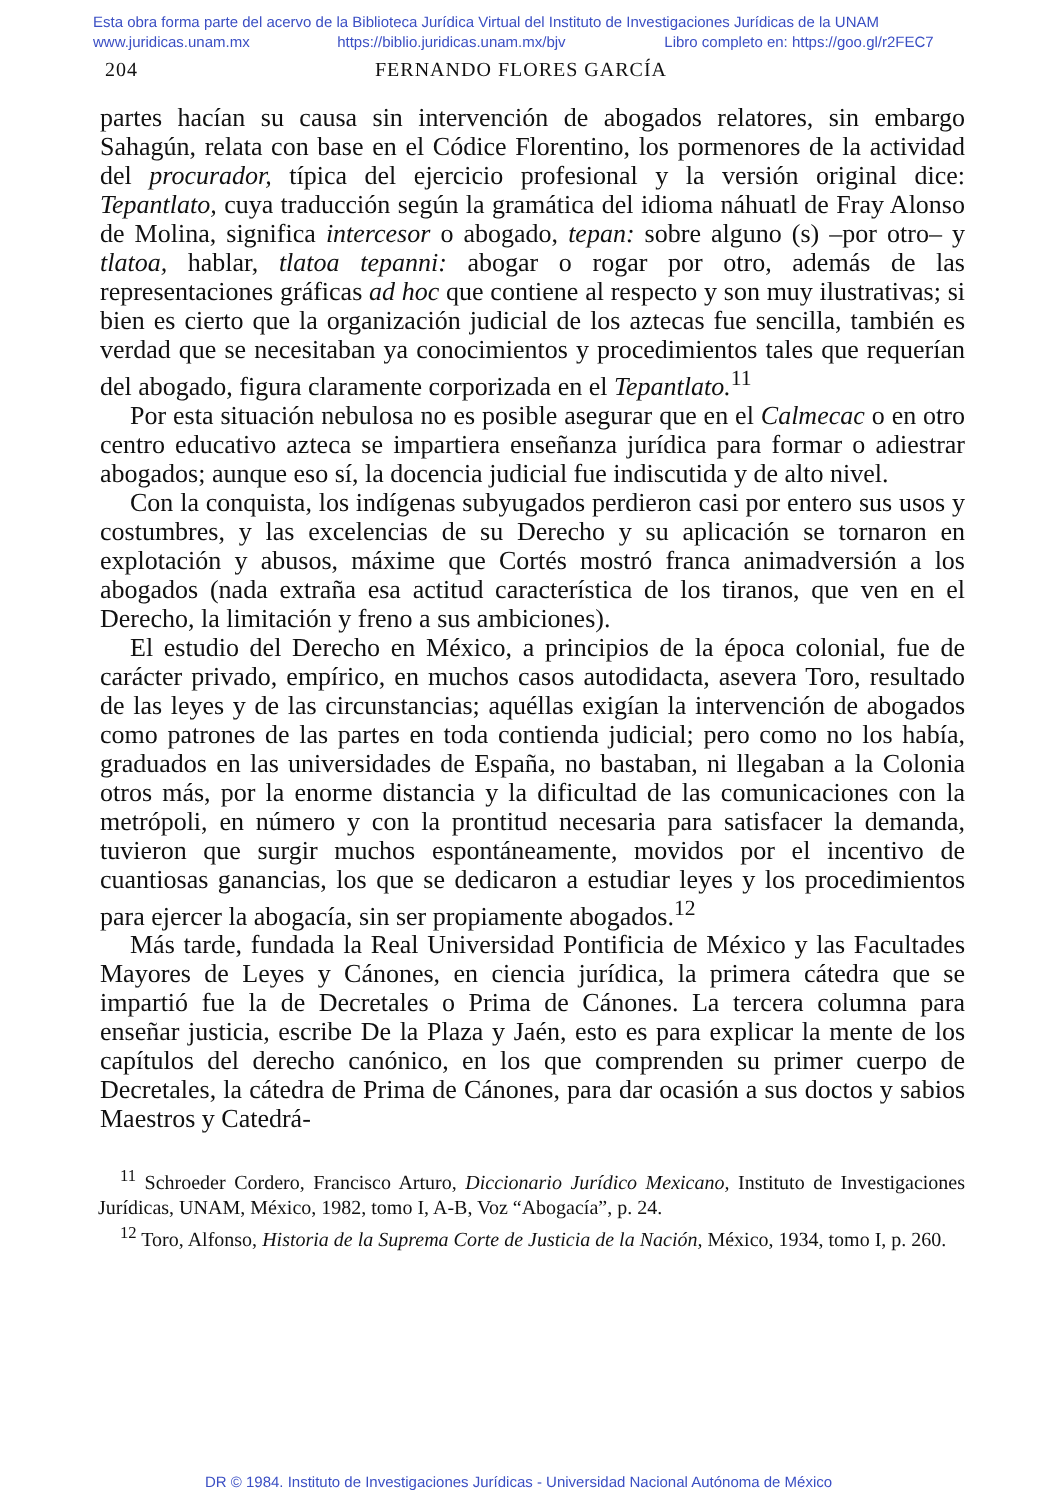Esta obra forma parte del acervo de la Biblioteca Jurídica Virtual del Instituto de Investigaciones Jurídicas de la UNAM
www.juridicas.unam.mx https://biblio.juridicas.unam.mx/bjv Libro completo en: https://goo.gl/r2FEC7
204 FERNANDO FLORES GARCÍA
partes hacían su causa sin intervención de abogados relatores, sin embargo Sahagún, relata con base en el Códice Florentino, los pormenores de la actividad del procurador, típica del ejercicio profesional y la versión original dice: Tepantlato, cuya traducción según la gramática del idioma náhuatl de Fray Alonso de Molina, significa intercesor o abogado, tepan: sobre alguno (s) –por otro– y tlatoa, hablar, tlatoa tepanni: abogar o rogar por otro, además de las representaciones gráficas ad hoc que contiene al respecto y son muy ilustrativas; si bien es cierto que la organización judicial de los aztecas fue sencilla, también es verdad que se necesitaban ya conocimientos y procedimientos tales que requerían del abogado, figura claramente corporizada en el Tepantlato.<sup>11</sup>
Por esta situación nebulosa no es posible asegurar que en el Calmecac o en otro centro educativo azteca se impartiera enseñanza jurídica para formar o adiestrar abogados; aunque eso sí, la docencia judicial fue indiscutida y de alto nivel.
Con la conquista, los indígenas subyugados perdieron casi por entero sus usos y costumbres, y las excelencias de su Derecho y su aplicación se tornaron en explotación y abusos, máxime que Cortés mostró franca animadversión a los abogados (nada extraña esa actitud característica de los tiranos, que ven en el Derecho, la limitación y freno a sus ambiciones).
El estudio del Derecho en México, a principios de la época colonial, fue de carácter privado, empírico, en muchos casos autodidacta, asevera Toro, resultado de las leyes y de las circunstancias; aquéllas exigían la intervención de abogados como patrones de las partes en toda contienda judicial; pero como no los había, graduados en las universidades de España, no bastaban, ni llegaban a la Colonia otros más, por la enorme distancia y la dificultad de las comunicaciones con la metrópoli, en número y con la prontitud necesaria para satisfacer la demanda, tuvieron que surgir muchos espontáneamente, movidos por el incentivo de cuantiosas ganancias, los que se dedicaron a estudiar leyes y los procedimientos para ejercer la abogacía, sin ser propiamente abogados.<sup>12</sup>
Más tarde, fundada la Real Universidad Pontificia de México y las Facultades Mayores de Leyes y Cánones, en ciencia jurídica, la primera cátedra que se impartió fue la de Decretales o Prima de Cánones. La tercera columna para enseñar justicia, escribe De la Plaza y Jaén, esto es para explicar la mente de los capítulos del derecho canónico, en los que comprenden su primer cuerpo de Decretales, la cátedra de Prima de Cánones, para dar ocasión a sus doctos y sabios Maestros y Catedrá-
<sup>11</sup> Schroeder Cordero, Francisco Arturo, Diccionario Jurídico Mexicano, Instituto de Investigaciones Jurídicas, UNAM, México, 1982, tomo I, A-B, Voz “Abogacía”, p. 24.
<sup>12</sup> Toro, Alfonso, Historia de la Suprema Corte de Justicia de la Nación, México, 1934, tomo I, p. 260.
DR © 1984. Instituto de Investigaciones Jurídicas - Universidad Nacional Autónoma de México